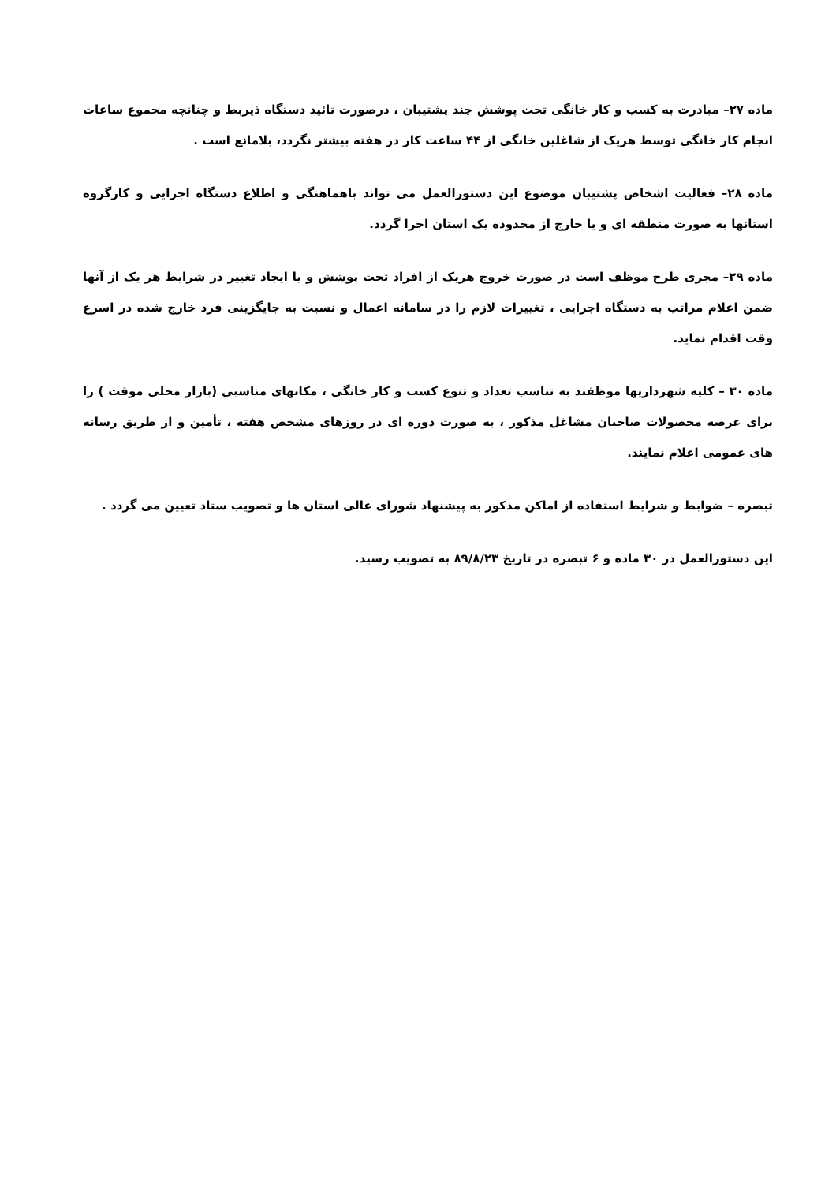ماده ۲۷– مبادرت به کسب و کار خانگی تحت پوشش چند پشتیبان ، درصورت تائید دستگاه ذیربط و چنانچه مجموع ساعات انجام کار خانگی توسط هریک از شاغلین خانگی از ۴۴ ساعت کار در هفته بیشتر نگردد، بلامانع است .
ماده ۲۸– فعالیت اشخاص پشتیبان موضوع این دستورالعمل می تواند باهماهنگی و اطلاع دستگاه اجرایی و کارگروه استانها به صورت منطقه ای و یا خارج از محدوده یک استان اجرا گردد.
ماده ۲۹– مجری طرح موظف است در صورت خروج هریک از افراد تحت پوشش و یا ایجاد تغییر در شرایط هر یک از آنها ضمن اعلام مراتب به دستگاه اجرایی ، تغییرات لازم را در سامانه اعمال و نسبت به جایگزینی فرد خارج شده در اسرع وقت اقدام نماید.
ماده ۳۰ – کلیه شهرداریها موظفند به تناسب تعداد و تنوع کسب و کار خانگی ، مکانهای مناسبی (بازار محلی موقت ) را برای عرضه محصولات صاحبان مشاغل مذکور ، به صورت دوره ای در روزهای مشخص هفته ، تأمین و از طریق رسانه های عمومی اعلام نمایند.
تبصره – ضوابط و شرایط استفاده از اماکن مذکور به پیشنهاد شورای عالی استان ها و تصویب ستاد تعیین می گردد .
این دستورالعمل در ۳۰ ماده و ۶ تبصره در تاریخ ۸۹/۸/۲۳ به تصویب رسید.